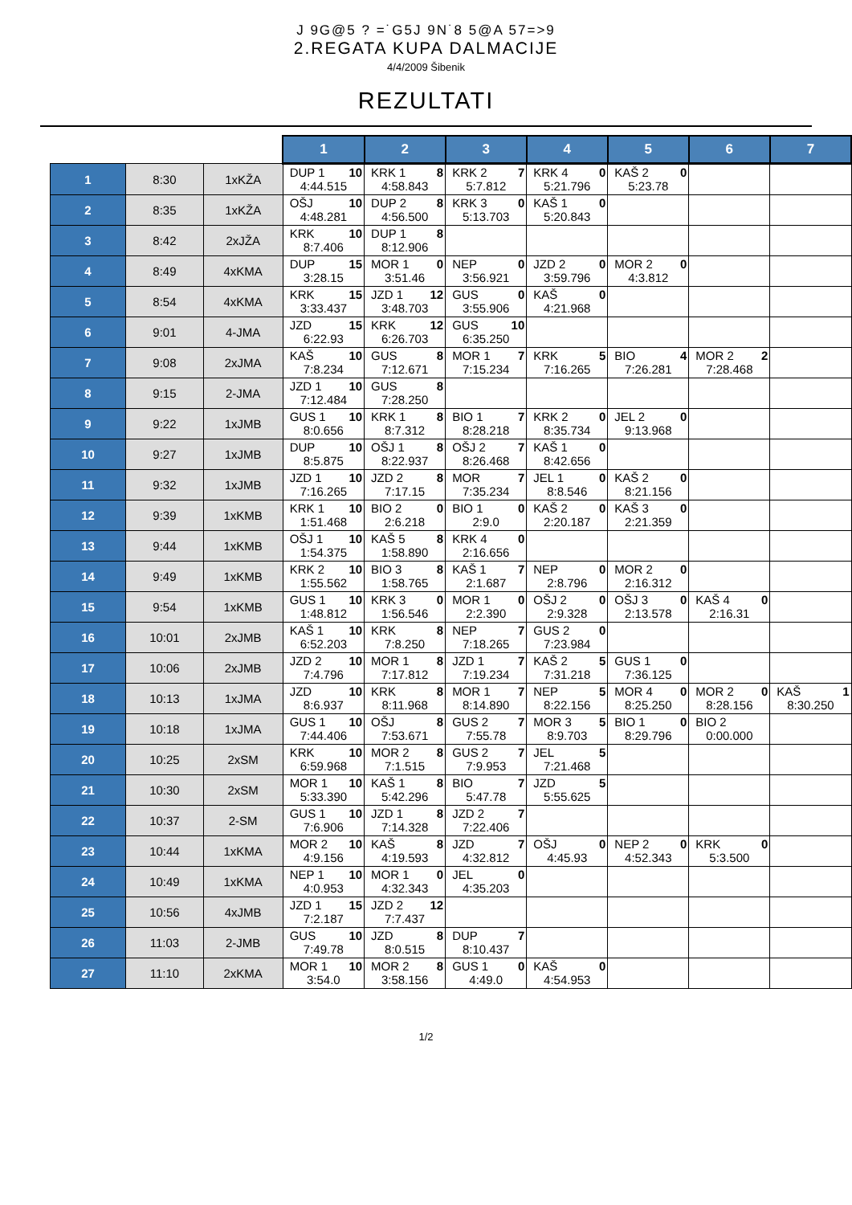J 9G@5 ? =˙G5J 9N˙8 5@A 57=>9
2.REGATA KUPA DALMACIJE
4/4/2009 Šibenik
REZULTATI
| | | | 1 | 2 | 3 | 4 | 5 | 6 | 7 |
| --- | --- | --- | --- | --- | --- | --- | --- | --- | --- |
| 1 | 8:30 | 1xKŽA | DUP 1 10 4:44.515 | KRK 1 8 4:58.843 | KRK 2 7 5:7.812 | KRK 4 0 5:21.796 | KAŠ 2 0 5:23.78 | | |
| 2 | 8:35 | 1xKŽA | OŠJ 10 4:48.281 | DUP 2 8 4:56.500 | KRK 3 0 5:13.703 | KAŠ 1 0 5:20.843 | | | |
| 3 | 8:42 | 2xJŽA | KRK 10 8:7.406 | DUP 1 8 8:12.906 | | | | | |
| 4 | 8:49 | 4xKMA | DUP 15 3:28.15 | MOR 1 0 3:51.46 | NEP 0 3:56.921 | JZD 2 0 3:59.796 | MOR 2 0 4:3.812 | | |
| 5 | 8:54 | 4xKMA | KRK 15 3:33.437 | JZD 1 12 3:48.703 | GUS 0 3:55.906 | KAŠ 0 4:21.968 | | | |
| 6 | 9:01 | 4-JMA | JZD 15 6:22.93 | KRK 12 6:26.703 | GUS 10 6:35.250 | | | | |
| 7 | 9:08 | 2xJMA | KAŠ 10 7:8.234 | GUS 8 7:12.671 | MOR 1 7 7:15.234 | KRK 5 7:16.265 | BIO 4 7:26.281 | MOR 2 2 7:28.468 | |
| 8 | 9:15 | 2-JMA | JZD 1 10 7:12.484 | GUS 8 7:28.250 | | | | | |
| 9 | 9:22 | 1xJMB | GUS 1 10 8:0.656 | KRK 1 8 8:7.312 | BIO 1 7 8:28.218 | KRK 2 0 8:35.734 | JEL 2 0 9:13.968 | | |
| 10 | 9:27 | 1xJMB | DUP 10 8:5.875 | OŠJ 1 8 8:22.937 | OŠJ 2 7 8:26.468 | KAŠ 1 0 8:42.656 | | | |
| 11 | 9:32 | 1xJMB | JZD 1 10 7:16.265 | JZD 2 8 7:17.15 | MOR 7 7:35.234 | JEL 1 0 8:8.546 | KAŠ 2 0 8:21.156 | | |
| 12 | 9:39 | 1xKMB | KRK 1 10 1:51.468 | BIO 2 0 2:6.218 | BIO 1 0 2:9.0 | KAŠ 2 0 2:20.187 | KAŠ 3 0 2:21.359 | | |
| 13 | 9:44 | 1xKMB | OŠJ 1 10 1:54.375 | KAŠ 5 8 1:58.890 | KRK 4 0 2:16.656 | | | | |
| 14 | 9:49 | 1xKMB | KRK 2 10 1:55.562 | BIO 3 8 1:58.765 | KAŠ 1 7 2:1.687 | NEP 0 2:8.796 | MOR 2 0 2:16.312 | | |
| 15 | 9:54 | 1xKMB | GUS 1 10 1:48.812 | KRK 3 0 1:56.546 | MOR 1 0 2:2.390 | OŠJ 2 0 2:9.328 | OŠJ 3 0 2:13.578 | KAŠ 4 0 2:16.31 | |
| 16 | 10:01 | 2xJMB | KAŠ 1 10 6:52.203 | KRK 8 7:8.250 | NEP 7 7:18.265 | GUS 2 0 7:23.984 | | | |
| 17 | 10:06 | 2xJMB | JZD 2 10 7:4.796 | MOR 1 8 7:17.812 | JZD 1 7 7:19.234 | KAŠ 2 5 7:31.218 | GUS 1 0 7:36.125 | | |
| 18 | 10:13 | 1xJMA | JZD 10 8:6.937 | KRK 8 8:11.968 | MOR 1 7 8:14.890 | NEP 5 8:22.156 | MOR 4 0 8:25.250 | MOR 2 0 8:28.156 | KAŠ 1 8:30.250 |
| 19 | 10:18 | 1xJMA | GUS 1 10 7:44.406 | OŠJ 8 7:53.671 | GUS 2 7 7:55.78 | MOR 3 5 8:9.703 | BIO 1 0 8:29.796 | BIO 2 0:00.000 | |
| 20 | 10:25 | 2xSM | KRK 10 6:59.968 | MOR 2 8 7:1.515 | GUS 2 7 7:9.953 | JEL 5 7:21.468 | | | |
| 21 | 10:30 | 2xSM | MOR 1 10 5:33.390 | KAŠ 1 8 5:42.296 | BIO 7 5:47.78 | JZD 5 5:55.625 | | | |
| 22 | 10:37 | 2-SM | GUS 1 10 7:6.906 | JZD 1 8 7:14.328 | JZD 2 7 7:22.406 | | | | |
| 23 | 10:44 | 1xKMA | MOR 2 10 4:9.156 | KAŠ 8 4:19.593 | JZD 7 4:32.812 | OŠJ 0 4:45.93 | NEP 2 0 4:52.343 | KRK 0 5:3.500 | |
| 24 | 10:49 | 1xKMA | NEP 1 10 4:0.953 | MOR 1 0 4:32.343 | JEL 0 4:35.203 | | | | |
| 25 | 10:56 | 4xJMB | JZD 1 15 7:2.187 | JZD 2 12 7:7.437 | | | | | |
| 26 | 11:03 | 2-JMB | GUS 10 7:49.78 | JZD 8 8:0.515 | DUP 7 8:10.437 | | | | |
| 27 | 11:10 | 2xKMA | MOR 1 10 3:54.0 | MOR 2 8 3:58.156 | GUS 1 0 4:49.0 | KAŠ 0 4:54.953 | | | |
1/2